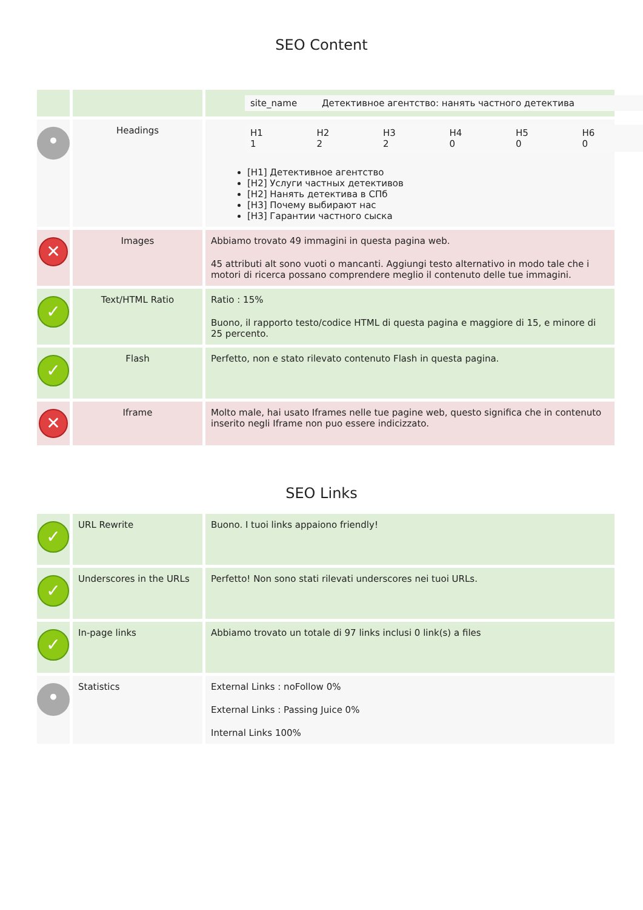SEO Content
| | | / site_name / Детективное агентство: нанять частного детектива / |
| • | Headings | / H1 1 / H2 2 / H3 2 / H4 0 / H5 0 / H6 0 / [H1] Детективное агентство [H2] Услуги частных детективов [H2] Нанять детектива в СПб [H3] Почему выбирают нас [H3] Гарантии частного сыска |
| ✕ | Images | Abbiamo trovato 49 immagini in questa pagina web. 45 attributi alt sono vuoti o mancanti. Aggiungi testo alternativo in modo tale che i motori di ricerca possano comprendere meglio il contenuto delle tue immagini. |
| ✓ | Text/HTML Ratio | Ratio : 15% Buono, il rapporto testo/codice HTML di questa pagina e maggiore di 15, e minore di 25 percento. |
| ✓ | Flash | Perfetto, non e stato rilevato contenuto Flash in questa pagina. |
| ✕ | Iframe | Molto male, hai usato Iframes nelle tue pagine web, questo significa che in contenuto inserito negli Iframe non puo essere indicizzato. |
SEO Links
| ✓ | URL Rewrite | Buono. I tuoi links appaiono friendly! |
| ✓ | Underscores in the URLs | Perfetto! Non sono stati rilevati underscores nei tuoi URLs. |
| ✓ | In-page links | Abbiamo trovato un totale di 97 links inclusi 0 link(s) a files |
| • | Statistics | External Links : noFollow 0% External Links : Passing Juice 0% Internal Links 100% |